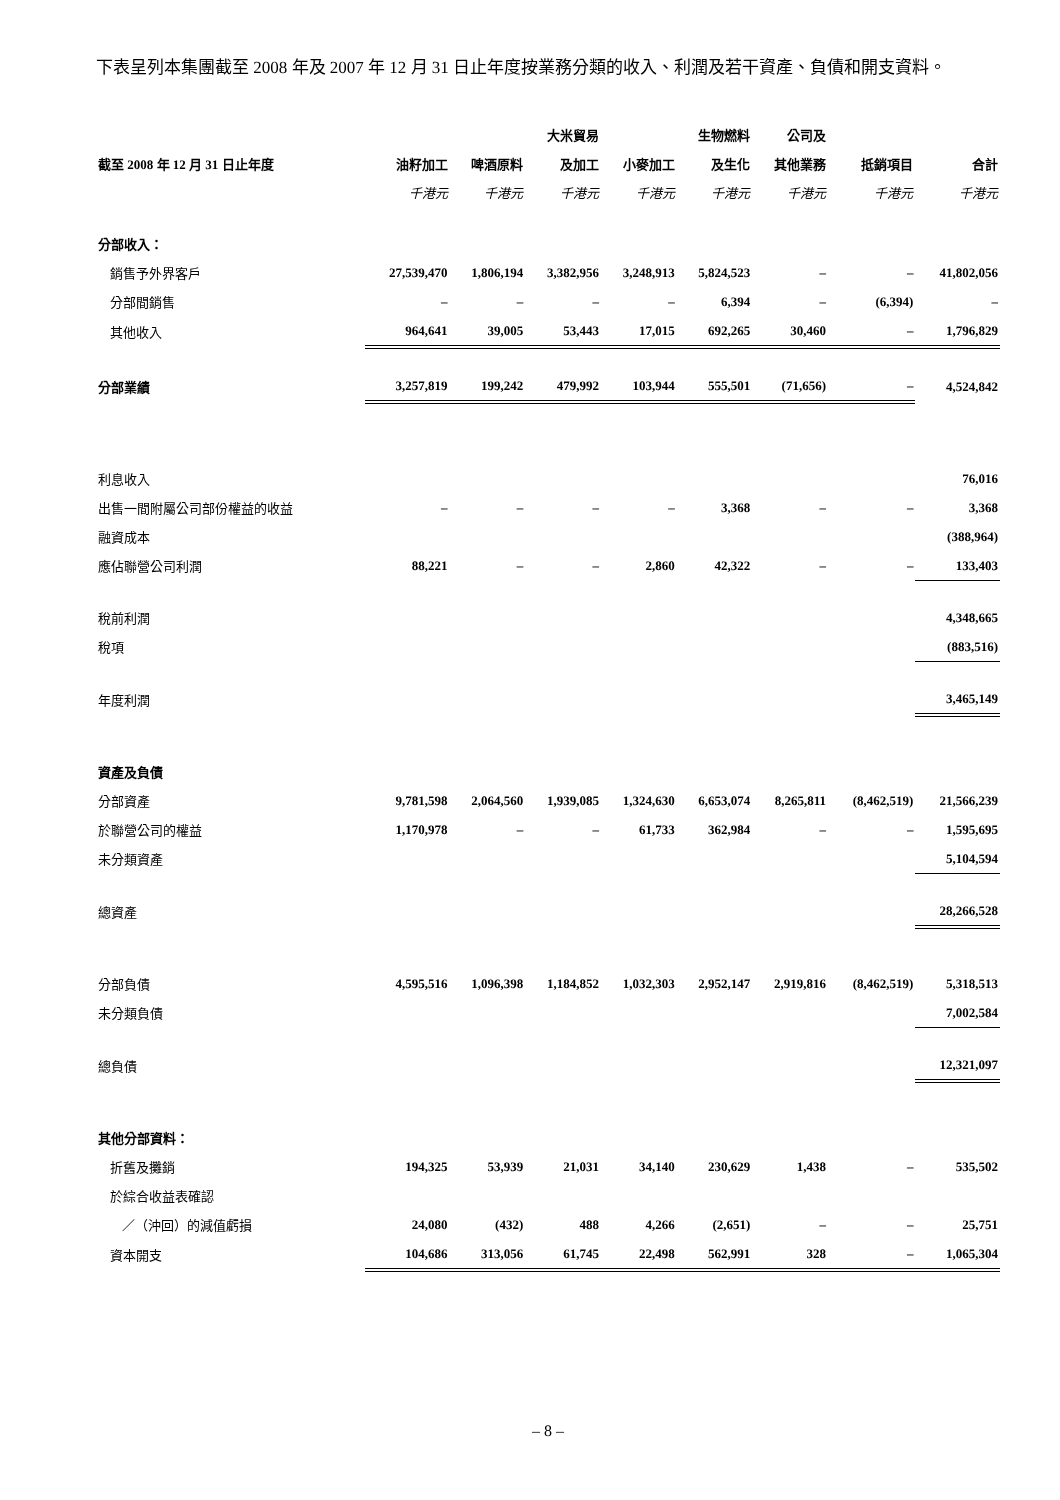下表呈列本集團截至 2008 年及 2007 年 12 月 31 日止年度按業務分類的收入、利潤及若干資產、負債和開支資料。
| | | | 大米貿易 | | 生物燃料 | 公司及 | | |
| --- | --- | --- | --- | --- | --- | --- | --- | --- |
| 截至 2008 年 12 月 31 日止年度 | 油籽加工 | 啤酒原料 | 及加工 | 小麥加工 | 及生化 | 其他業務 | 抵銷項目 | 合計 |
| | 千港元 | 千港元 | 千港元 | 千港元 | 千港元 | 千港元 | 千港元 | 千港元 |
| 分部收入： | | | | | | | | |
| 銷售予外界客戶 | 27,539,470 | 1,806,194 | 3,382,956 | 3,248,913 | 5,824,523 | – | – | 41,802,056 |
| 分部間銷售 | – | – | – | – | 6,394 | – | (6,394) | – |
| 其他收入 | 964,641 | 39,005 | 53,443 | 17,015 | 692,265 | 30,460 | – | 1,796,829 |
| 分部業績 | 3,257,819 | 199,242 | 479,992 | 103,944 | 555,501 | (71,656) | – | 4,524,842 |
| 利息收入 | | | | | | | | 76,016 |
| 出售一間附屬公司部份權益的收益 | – | – | – | – | 3,368 | – | – | 3,368 |
| 融資成本 | | | | | | | | (388,964) |
| 應佔聯營公司利潤 | 88,221 | – | – | 2,860 | 42,322 | – | – | 133,403 |
| 稅前利潤 | | | | | | | | 4,348,665 |
| 稅項 | | | | | | | | (883,516) |
| 年度利潤 | | | | | | | | 3,465,149 |
| 資產及負債 | | | | | | | | |
| 分部資產 | 9,781,598 | 2,064,560 | 1,939,085 | 1,324,630 | 6,653,074 | 8,265,811 | (8,462,519) | 21,566,239 |
| 於聯營公司的權益 | 1,170,978 | – | – | 61,733 | 362,984 | – | – | 1,595,695 |
| 未分類資產 | | | | | | | | 5,104,594 |
| 總資產 | | | | | | | | 28,266,528 |
| 分部負債 | 4,595,516 | 1,096,398 | 1,184,852 | 1,032,303 | 2,952,147 | 2,919,816 | (8,462,519) | 5,318,513 |
| 未分類負債 | | | | | | | | 7,002,584 |
| 總負債 | | | | | | | | 12,321,097 |
| 其他分部資料： | | | | | | | | |
| 折舊及攤銷 | 194,325 | 53,939 | 21,031 | 34,140 | 230,629 | 1,438 | – | 535,502 |
| 於綜合收益表確認 | | | | | | | | |
| ／（沖回）的減值虧損 | 24,080 | (432) | 488 | 4,266 | (2,651) | – | – | 25,751 |
| 資本開支 | 104,686 | 313,056 | 61,745 | 22,498 | 562,991 | 328 | – | 1,065,304 |
– 8 –